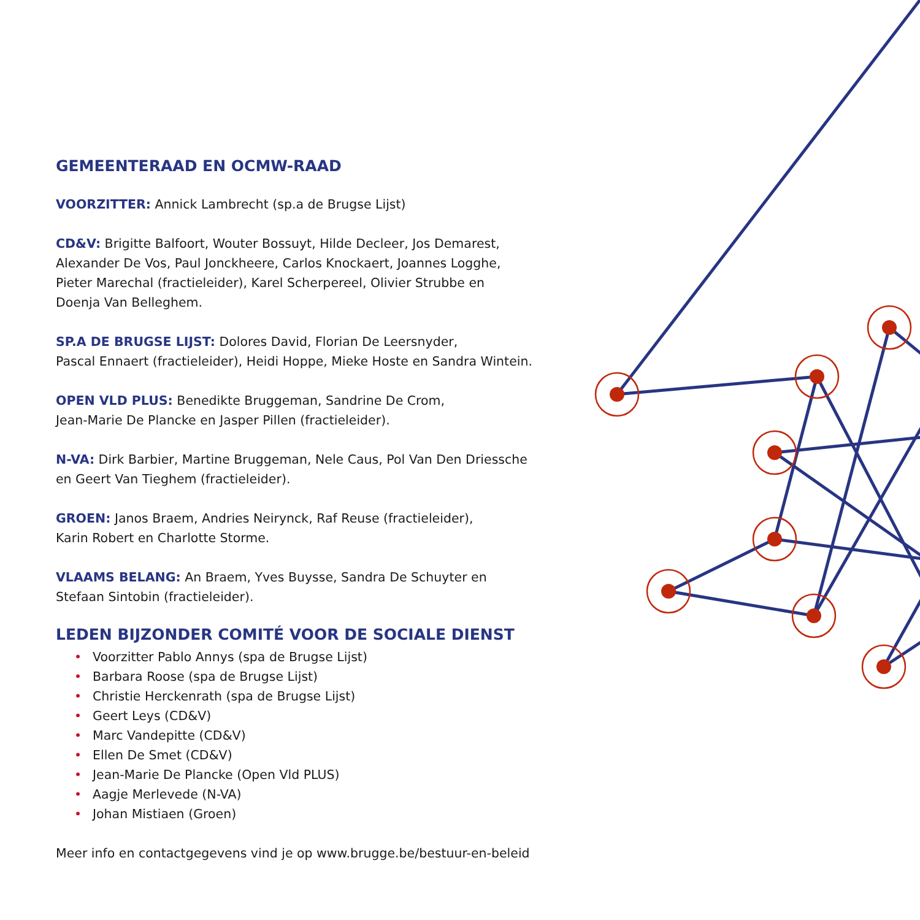GEMEENTERAAD EN OCMW-RAAD
VOORZITTER: Annick Lambrecht (sp.a de Brugse Lijst)
CD&V: Brigitte Balfoort, Wouter Bossuyt, Hilde Decleer, Jos Demarest,
Alexander De Vos, Paul Jonckheere, Carlos Knockaert, Joannes Logghe,
Pieter Marechal (fractieleider), Karel Scherpereel, Olivier Strubbe en
Doenja Van Belleghem.
SP.A DE BRUGSE LIJST: Dolores David, Florian De Leersnyder,
Pascal Ennaert (fractieleider), Heidi Hoppe, Mieke Hoste en Sandra Wintein.
OPEN VLD PLUS: Benedikte Bruggeman, Sandrine De Crom,
Jean-Marie De Plancke en Jasper Pillen (fractieleider).
N-VA: Dirk Barbier, Martine Bruggeman, Nele Caus, Pol Van Den Driessche
en Geert Van Tieghem (fractieleider).
GROEN: Janos Braem, Andries Neirynck, Raf Reuse (fractieleider),
Karin Robert en Charlotte Storme.
VLAAMS BELANG: An Braem, Yves Buysse, Sandra De Schuyter en
Stefaan Sintobin (fractieleider).
LEDEN BIJZONDER COMITÉ VOOR DE SOCIALE DIENST
• Voorzitter Pablo Annys (spa de Brugse Lijst)
• Barbara Roose (spa de Brugse Lijst)
• Christie Herckenrath (spa de Brugse Lijst)
• Geert Leys (CD&V)
• Marc Vandepitte (CD&V)
• Ellen De Smet (CD&V)
• Jean-Marie De Plancke (Open Vld PLUS)
• Aagje Merlevede (N-VA)
• Johan Mistiaen (Groen)
Meer info en contactgegevens vind je op www.brugge.be/bestuur-en-beleid